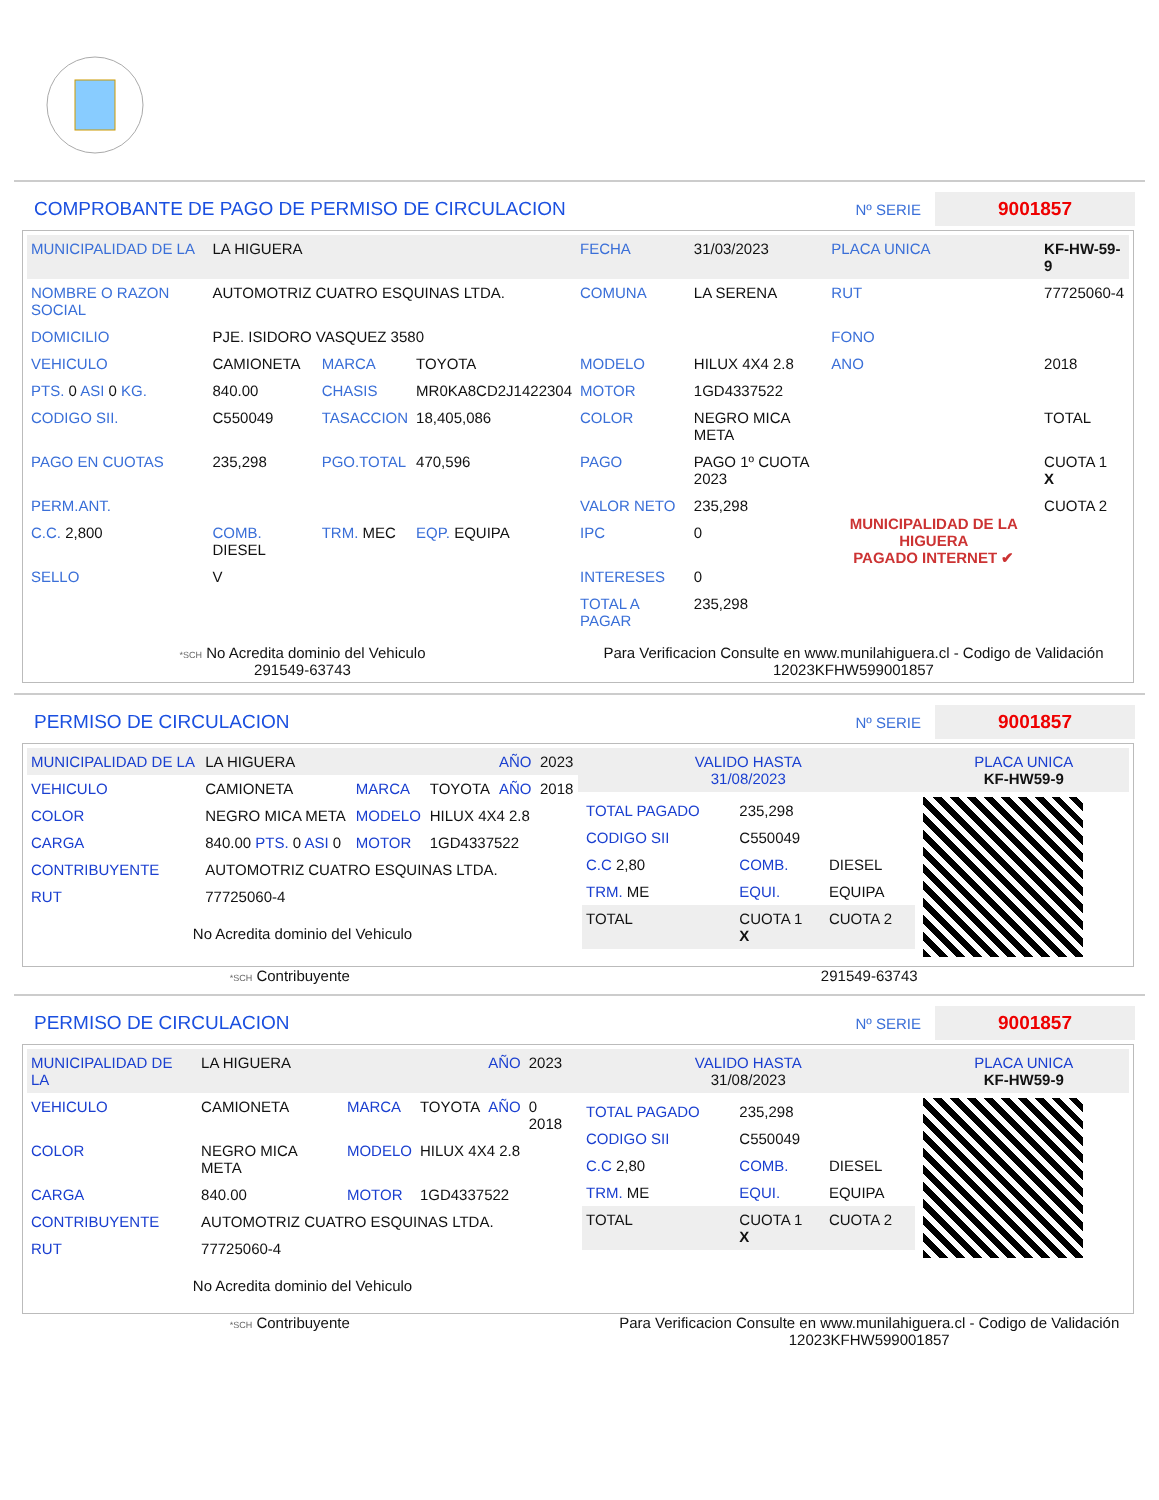COMPROBANTE DE PAGO DE PERMISO DE CIRCULACION Nº SERIE 9001857
| MUNICIPALIDAD DE LA | LA HIGUERA | | | FECHA | 31/03/2023 | PLACA UNICA | KF-HW-59-9 |
| NOMBRE O RAZON SOCIAL | AUTOMOTRIZ CUATRO ESQUINAS LTDA. | | | COMUNA | LA SERENA | RUT | 77725060-4 |
| DOMICILIO | PJE. ISIDORO VASQUEZ 3580 | | | | | FONO | |
| VEHICULO | CAMIONETA | MARCA | TOYOTA | MODELO | HILUX 4X4 2.8 | ANO | 2018 |
| PTS. 0 ASI 0 KG. | 840.00 | CHASIS | MR0KA8CD2J1422304 | MOTOR | 1GD4337522 | | |
| CODIGO SII. | C550049 | TASACCION | 18,405,086 | COLOR | NEGRO MICA META | | TOTAL |
| PAGO EN CUOTAS | 235,298 | PGO.TOTAL | 470,596 | PAGO | PAGO 1º CUOTA 2023 | MUNICIPALIDAD DE LA HIGUERA PAGADO INTERNET ✔ | CUOTA 1 X |
| PERM.ANT. | | | | VALOR NETO | 235,298 | | CUOTA 2 |
| C.C. 2,800 | COMB. DIESEL | TRM. MEC | EQP. EQUIPA | IPC | 0 | | |
| SELLO | V | | | INTERESES | 0 | | |
| | | | | TOTAL A PAGAR | 235,298 | | |
*SCH No Acredita dominio del Vehiculo
291549-63743
Para Verificacion Consulte en www.munilahiguera.cl - Codigo de Validación
12023KFHW599001857
PERMISO DE CIRCULACION Nº SERIE 9001857
| MUNICIPALIDAD DE LA | LA HIGUERA | | | AÑO | 2023 |
| VEHICULO | CAMIONETA | MARCA | TOYOTA | AÑO | 2018 |
| COLOR | NEGRO MICA META | MODELO | HILUX 4X4 2.8 | | |
| CARGA | 840.00 PTS. 0 ASI 0 | MOTOR | 1GD4337522 | | |
| CONTRIBUYENTE | AUTOMOTRIZ CUATRO ESQUINAS LTDA. | | | | |
| RUT | 77725060-4 | | | | |
No Acredita dominio del Vehiculo
| VALIDO HASTA 31/08/2023 | PLACA UNICA KF-HW59-9 |
| / TOTAL PAGADO / 235,298 / / / CODIGO SII / C550049 / / / C.C 2,80 / COMB. / DIESEL / / TRM. ME / EQUI. / EQUIPA / / TOTAL / CUOTA 1 X / CUOTA 2 / | |
*SCH Contribuyente 291549-63743
PERMISO DE CIRCULACION Nº SERIE 9001857
| MUNICIPALIDAD DE LA | LA HIGUERA | | | AÑO | 2023 |
| VEHICULO | CAMIONETA | MARCA | TOYOTA | AÑO | 0 2018 |
| COLOR | NEGRO MICA META | MODELO | HILUX 4X4 2.8 | | |
| CARGA | 840.00 | MOTOR | 1GD4337522 | | |
| CONTRIBUYENTE | AUTOMOTRIZ CUATRO ESQUINAS LTDA. | | | | |
| RUT | 77725060-4 | | | | |
No Acredita dominio del Vehiculo
| VALIDO HASTA 31/08/2023 | PLACA UNICA KF-HW59-9 |
| / TOTAL PAGADO / 235,298 / / / CODIGO SII / C550049 / / / C.C 2,80 / COMB. / DIESEL / / TRM. ME / EQUI. / EQUIPA / / TOTAL / CUOTA 1 X / CUOTA 2 / | |
*SCH Contribuyente Para Verificacion Consulte en www.munilahiguera.cl - Codigo de Validación
12023KFHW599001857